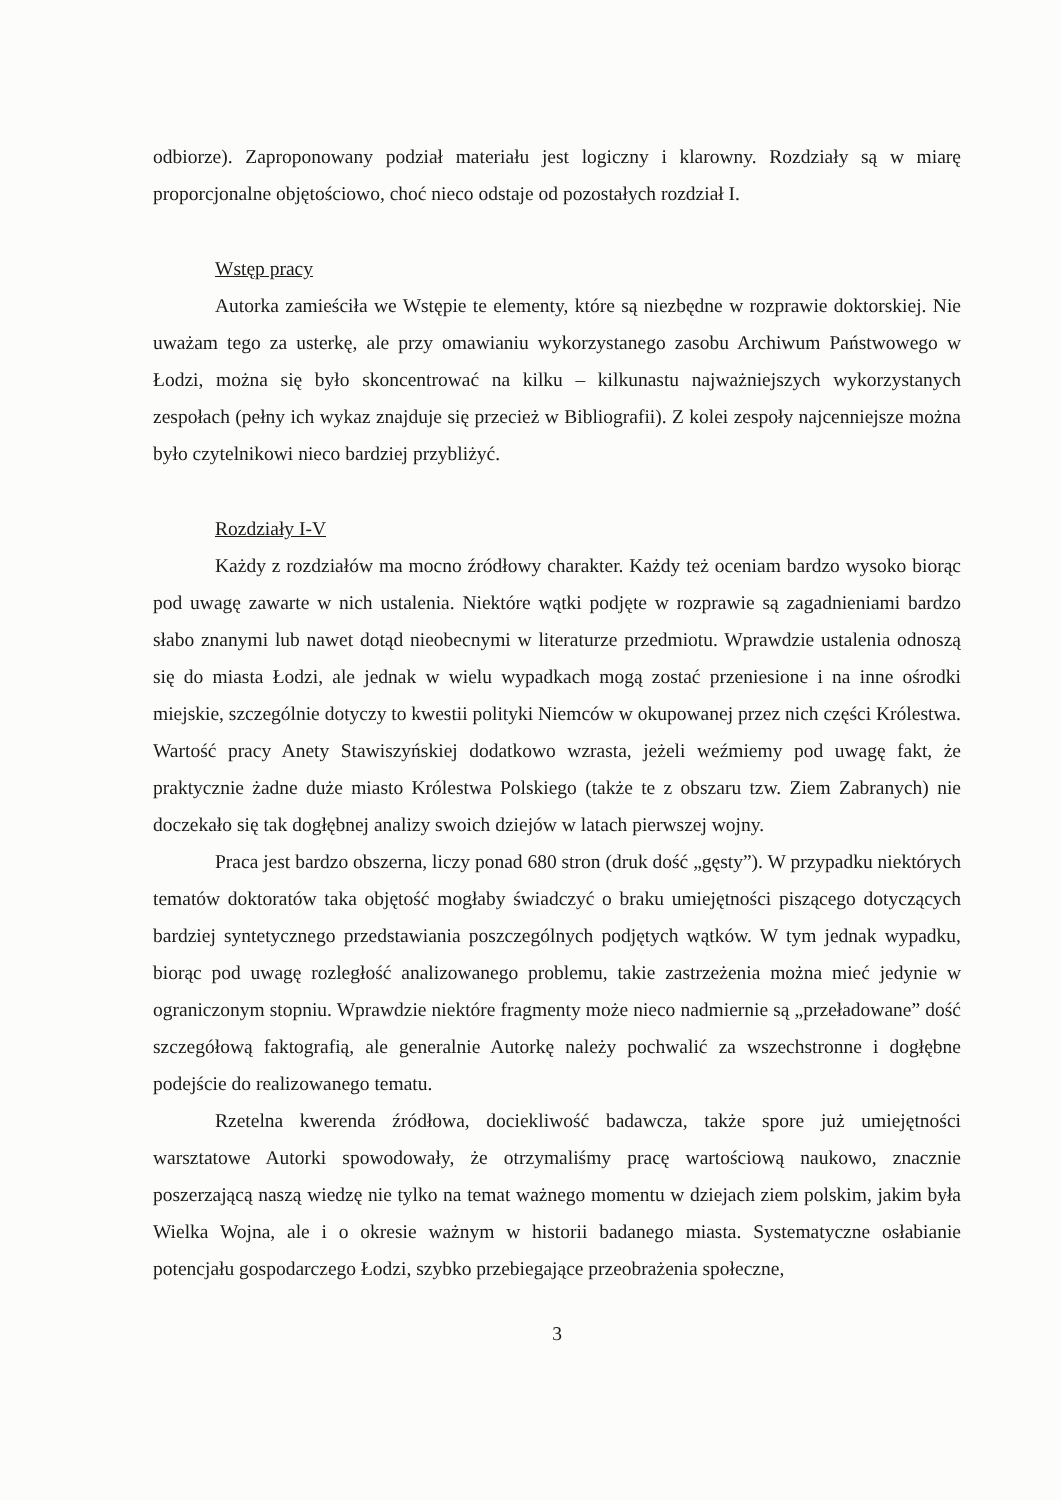odbiorze). Zaproponowany podział materiału jest logiczny i klarowny. Rozdziały są w miarę proporcjonalne objętościowo, choć nieco odstaje od pozostałych rozdział I.
Wstęp pracy
Autorka zamieściła we Wstępie te elementy, które są niezbędne w rozprawie doktorskiej. Nie uważam tego za usterkę, ale przy omawianiu wykorzystanego zasobu Archiwum Państwowego w Łodzi, można się było skoncentrować na kilku – kilkunastu najważniejszych wykorzystanych zespołach (pełny ich wykaz znajduje się przecież w Bibliografii). Z kolei zespoły najcenniejsze można było czytelnikowi nieco bardziej przybliżyć.
Rozdziały I-V
Każdy z rozdziałów ma mocno źródłowy charakter. Każdy też oceniam bardzo wysoko biorąc pod uwagę zawarte w nich ustalenia. Niektóre wątki podjęte w rozprawie są zagadnieniami bardzo słabo znanymi lub nawet dotąd nieobecnymi w literaturze przedmiotu. Wprawdzie ustalenia odnoszą się do miasta Łodzi, ale jednak w wielu wypadkach mogą zostać przeniesione i na inne ośrodki miejskie, szczególnie dotyczy to kwestii polityki Niemców w okupowanej przez nich części Królestwa. Wartość pracy Anety Stawiszyńskiej dodatkowo wzrasta, jeżeli weźmiemy pod uwagę fakt, że praktycznie żadne duże miasto Królestwa Polskiego (także te z obszaru tzw. Ziem Zabranych) nie doczekało się tak dogłębnej analizy swoich dziejów w latach pierwszej wojny.
Praca jest bardzo obszerna, liczy ponad 680 stron (druk dość „gęsty”). W przypadku niektórych tematów doktoratów taka objętość mogłaby świadczyć o braku umiejętności piszącego dotyczących bardziej syntetycznego przedstawiania poszczególnych podjętych wątków. W tym jednak wypadku, biorąc pod uwagę rozległość analizowanego problemu, takie zastrzeżenia można mieć jedynie w ograniczonym stopniu. Wprawdzie niektóre fragmenty może nieco nadmiernie są „przeładowane” dość szczegółową faktografią, ale generalnie Autorkę należy pochwalić za wszechstronne i dogłębne podejście do realizowanego tematu.
Rzetelna kwerenda źródłowa, dociekliwość badawcza, także spore już umiejętności warsztatowe Autorki spowodowały, że otrzymaliśmy pracę wartościową naukowo, znacznie poszerzającą naszą wiedzę nie tylko na temat ważnego momentu w dziejach ziem polskim, jakim była Wielka Wojna, ale i o okresie ważnym w historii badanego miasta. Systematyczne osłabianie potencjału gospodarczego Łodzi, szybko przebiegające przeobrażenia społeczne,
3